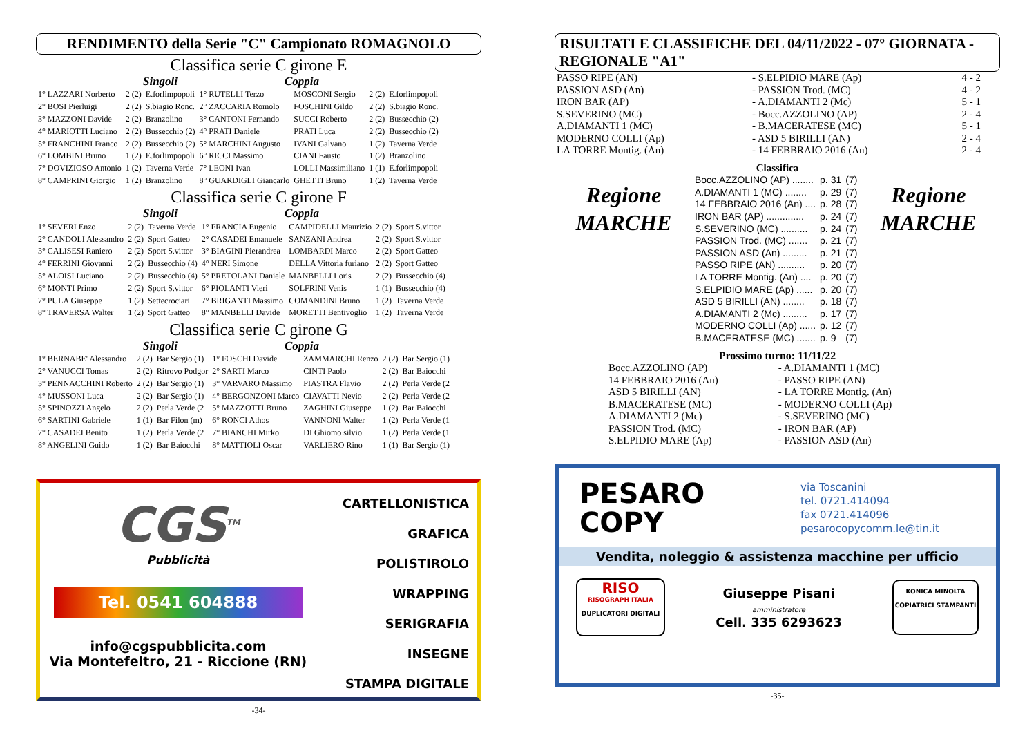RENDIMENTO della Serie "C" Campionato ROMAGNOLO
Classifica serie C girone E
Singoli Coppia
| 1° LAZZARI Norberto | 2 (2) | E.forlimpopoli | 1° RUTELLI Terzo | MOSCONI Sergio | 2 (2) | E.forlimpopoli |
| 2° BOSI Pierluigi | 2 (2) | S.biagio Ronc. | 2° ZACCARIA Romolo | FOSCHINI Gildo | 2 (2) | S.biagio Ronc. |
| 3° MAZZONI Davide | 2 (2) | Branzolino | 3° CANTONI Fernando | SUCCI Roberto | 2 (2) | Bussecchio (2) |
| 4° MARIOTTI Luciano | 2 (2) | Bussecchio (2) | 4° PRATI Daniele | PRATI Luca | 2 (2) | Bussecchio (2) |
| 5° FRANCHINI Franco | 2 (2) | Bussecchio (2) | 5° MARCHINI Augusto | IVANI Galvano | 1 (2) | Taverna Verde |
| 6° LOMBINI Bruno | 1 (2) | E.forlimpopoli | 6° RICCI Massimo | CIANI Fausto | 1 (2) | Branzolino |
| 7° DOVIZIOSO Antonio | 1 (2) | Taverna Verde | 7° LEONI Ivan | LOLLI Massimiliano | 1 (1) | E.forlimpopoli |
| 8° CAMPRINI Giorgio | 1 (2) | Branzolino | 8° GUARDIGLI Giancarlo | GHETTI Bruno | 1 (2) | Taverna Verde |
Classifica serie C girone F
Singoli Coppia
| 1° SEVERI Enzo | 2 (2) | Taverna Verde | 1° FRANCIA Eugenio | CAMPIDELLI Maurizio | 2 (2) | Sport S.vittor |
| 2° CANDOLI Alessandro | 2 (2) | Sport Gatteo | 2° CASADEI Emanuele | SANZANI Andrea | 2 (2) | Sport S.vittor |
| 3° CALISESI Raniero | 2 (2) | Sport S.vittor | 3° BIAGINI Pierandrea | LOMBARDI Marco | 2 (2) | Sport Gatteo |
| 4° FERRINI Giovanni | 2 (2) | Bussecchio (4) | 4° NERI Simone | DELLA Vittoria furiano | 2 (2) | Sport Gatteo |
| 5° ALOISI Luciano | 2 (2) | Bussecchio (4) | 5° PRETOLANI Daniele | MANBELLI Loris | 2 (2) | Bussecchio (4) |
| 6° MONTI Primo | 2 (2) | Sport S.vittor | 6° PIOLANTI Vieri | SOLFRINI Venis | 1 (1) | Bussecchio (4) |
| 7° PULA Giuseppe | 1 (2) | Settecrociari | 7° BRIGANTI Massimo | COMANDINI Bruno | 1 (2) | Taverna Verde |
| 8° TRAVERSA Walter | 1 (2) | Sport Gatteo | 8° MANBELLI Davide | MORETTI Bentivoglio | 1 (2) | Taverna Verde |
Classifica serie C girone G
Singoli Coppia
| 1° BERNABE' Alessandro | 2 (2) | Bar Sergio (1) | 1° FOSCHI Davide | ZAMMARCHI Renzo | 2 (2) | Bar Sergio (1) |
| 2° VANUCCI Tomas | 2 (2) | Ritrovo Podgor | 2° SARTI Marco | CINTI Paolo | 2 (2) | Bar Baiocchi |
| 3° PENNACCHINI Roberto | 2 (2) | Bar Sergio (1) | 3° VARVARO Massimo | PIASTRA Flavio | 2 (2) | Perla Verde (2 |
| 4° MUSSONI Luca | 2 (2) | Bar Sergio (1) | 4° BERGONZONI Marco | CIAVATTI Nevio | 2 (2) | Perla Verde (2 |
| 5° SPINOZZI Angelo | 2 (2) | Perla Verde (2 | 5° MAZZOTTI Bruno | ZAGHINI Giuseppe | 1 (2) | Bar Baiocchi |
| 6° SARTINI Gabriele | 1 (1) | Bar Filon (m) | 6° RONCI Athos | VANNONI Walter | 1 (2) | Perla Verde (1 |
| 7° CASADEI Benito | 1 (2) | Perla Verde (2 | 7° BIANCHI Mirko | DI Ghiomo silvio | 1 (2) | Perla Verde (1 |
| 8° ANGELINI Guido | 1 (2) | Bar Baiocchi | 8° MATTIOLI Oscar | VARLIERO Rino | 1 (1) | Bar Sergio (1) |
CGS<sup>TM</sup>
Pubblicità
Tel. 0541 604888
info@cgspubblicita.com
Via Montefeltro, 21 - Riccione (RN)
CARTELLONISTICA
GRAFICA
POLISTIROLO
WRAPPING
SERIGRAFIA
INSEGNE
STAMPA DIGITALE
-34-
RISULTATI E CLASSIFICHE DEL 04/11/2022 - 07° GIORNATA - REGIONALE "A1"
| PASSO RIPE (AN) | - S.ELPIDIO MARE (Ap) | 4 - 2 |
| PASSION ASD (An) | - PASSION Trod. (MC) | 4 - 2 |
| IRON BAR (AP) | - A.DIAMANTI 2 (Mc) | 5 - 1 |
| S.SEVERINO (MC) | - Bocc.AZZOLINO (AP) | 2 - 4 |
| A.DIAMANTI 1 (MC) | - B.MACERATESE (MC) | 5 - 1 |
| MODERNO COLLI (Ap) | - ASD 5 BIRILLI (AN) | 2 - 4 |
| LA TORRE Montig. (An) | - 14 FEBBRAIO 2016 (An) | 2 - 4 |
Classifica
Regione
MARCHE
| Bocc.AZZOLINO (AP) ........ | p. 31 | (7) |
| A.DIAMANTI 1 (MC) ........ | p. 29 | (7) |
| 14 FEBBRAIO 2016 (An) .... | p. 28 | (7) |
| IRON BAR (AP) .............. | p. 24 | (7) |
| S.SEVERINO (MC) .......... | p. 24 | (7) |
| PASSION Trod. (MC) ....... | p. 21 | (7) |
| PASSION ASD (An) ......... | p. 21 | (7) |
| PASSO RIPE (AN) .......... | p. 20 | (7) |
| LA TORRE Montig. (An) .... | p. 20 | (7) |
| S.ELPIDIO MARE (Ap) ...... | p. 20 | (7) |
| ASD 5 BIRILLI (AN) ........ | p. 18 | (7) |
| A.DIAMANTI 2 (Mc) ......... | p. 17 | (7) |
| MODERNO COLLI (Ap) ...... | p. 12 | (7) |
| B.MACERATESE (MC) ....... | p. 9 | (7) |
Regione
MARCHE
Prossimo turno: 11/11/22
| Bocc.AZZOLINO (AP) | - A.DIAMANTI 1 (MC) |
| 14 FEBBRAIO 2016 (An) | - PASSO RIPE (AN) |
| ASD 5 BIRILLI (AN) | - LA TORRE Montig. (An) |
| B.MACERATESE (MC) | - MODERNO COLLI (Ap) |
| A.DIAMANTI 2 (Mc) | - S.SEVERINO (MC) |
| PASSION Trod. (MC) | - IRON BAR (AP) |
| S.ELPIDIO MARE (Ap) | - PASSION ASD (An) |
PESARO
COPY
via Toscanini
tel. 0721.414094
fax 0721.414096
pesarocopycomm.le@tin.it
Vendita, noleggio & assistenza macchine per ufficio
RISO
RISOGRAPH ITALIA
DUPLICATORI DIGITALI
Giuseppe Pisani
amministratore
Cell. 335 6293623
KONICA MINOLTA
COPIATRICI STAMPANTI
-35-